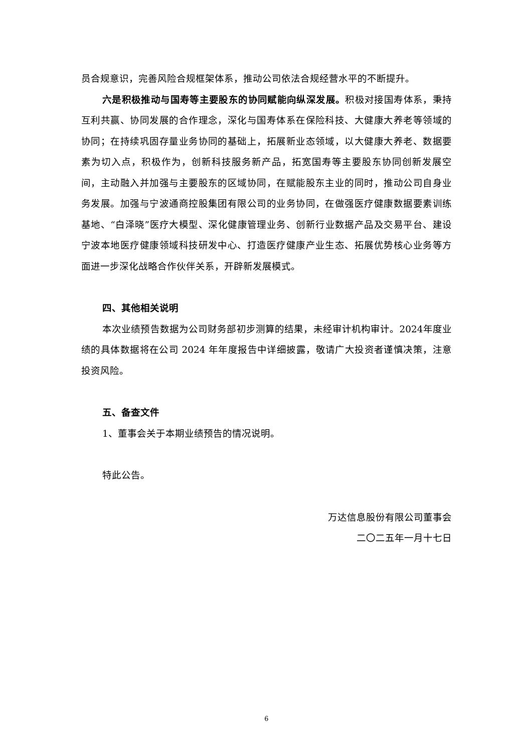员合规意识，完善风险合规框架体系，推动公司依法合规经营水平的不断提升。
六是积极推动与国寿等主要股东的协同赋能向纵深发展。积极对接国寿体系，秉持互利共赢、协同发展的合作理念，深化与国寿体系在保险科技、大健康大养老等领域的协同；在持续巩固存量业务协同的基础上，拓展新业态领域，以大健康大养老、数据要素为切入点，积极作为，创新科技服务新产品，拓宽国寿等主要股东协同创新发展空间，主动融入并加强与主要股东的区域协同，在赋能股东主业的同时，推动公司自身业务发展。加强与宁波通商控股集团有限公司的业务协同，在做强医疗健康数据要素训练基地、“白泽晓”医疗大模型、深化健康管理业务、创新行业数据产品及交易平台、建设宁波本地医疗健康领域科技研发中心、打造医疗健康产业生态、拓展优势核心业务等方面进一步深化战略合作伙伴关系，开辟新发展模式。
四、其他相关说明
本次业绩预告数据为公司财务部初步测算的结果，未经审计机构审计。2024年度业绩的具体数据将在公司 2024 年年度报告中详细披露，敬请广大投资者谨慎决策，注意投资风险。
五、备查文件
1、董事会关于本期业绩预告的情况说明。
特此公告。
万达信息股份有限公司董事会
二〇二五年一月十七日
6